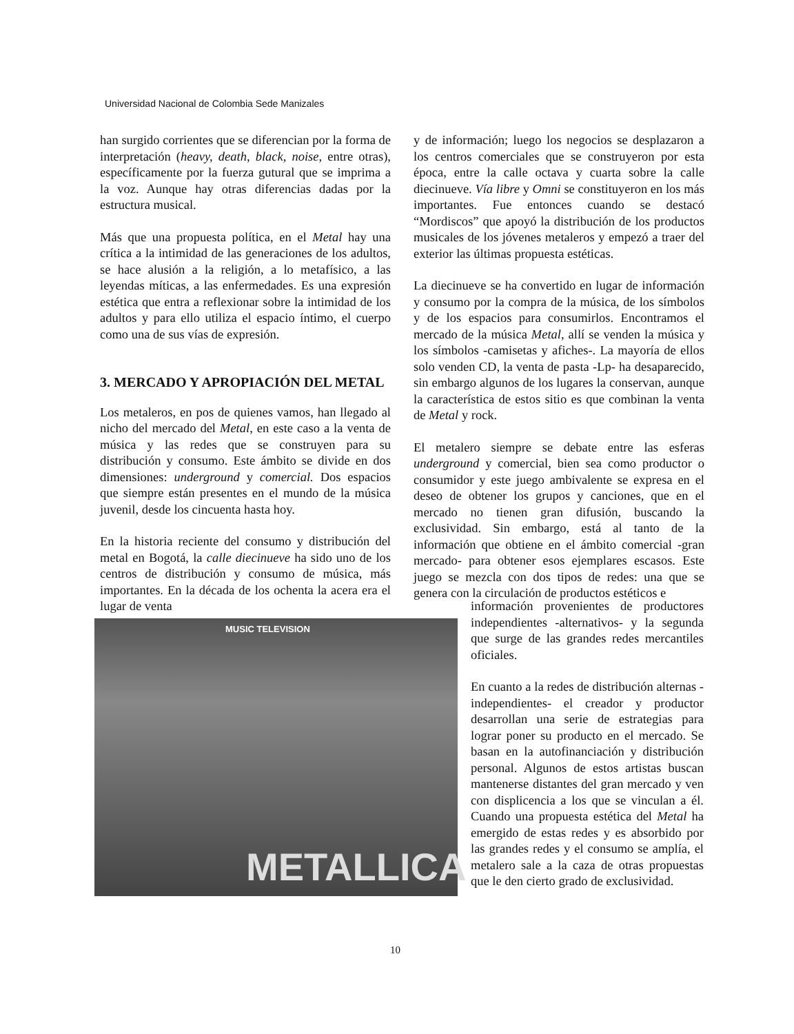Universidad Nacional de Colombia Sede Manizales
han surgido corrientes que se diferencian por la forma de interpretación (heavy, death, black, noise, entre otras), específicamente por la fuerza gutural que se imprima a la voz. Aunque hay otras diferencias dadas por la estructura musical.
Más que una propuesta política, en el Metal hay una crítica a la intimidad de las generaciones de los adultos, se hace alusión a la religión, a lo metafísico, a las leyendas míticas, a las enfermedades. Es una expresión estética que entra a reflexionar sobre la intimidad de los adultos y para ello utiliza el espacio íntimo, el cuerpo como una de sus vías de expresión.
3. MERCADO Y APROPIACIÓN DEL METAL
Los metaleros, en pos de quienes vamos, han llegado al nicho del mercado del Metal, en este caso a la venta de música y las redes que se construyen para su distribución y consumo. Este ámbito se divide en dos dimensiones: underground y comercial. Dos espacios que siempre están presentes en el mundo de la música juvenil, desde los cincuenta hasta hoy.
En la historia reciente del consumo y distribución del metal en Bogotá, la calle diecinueve ha sido uno de los centros de distribución y consumo de música, más importantes. En la década de los ochenta la acera era el lugar de venta
y de información; luego los negocios se desplazaron a los centros comerciales que se construyeron por esta época, entre la calle octava y cuarta sobre la calle diecinueve. Vía libre y Omni se constituyeron en los más importantes. Fue entonces cuando se destacó “Mordiscos” que apoyó la distribución de los productos musicales de los jóvenes metaleros y empezó a traer del exterior las últimas propuesta estéticas.
La diecinueve se ha convertido en lugar de información y consumo por la compra de la música, de los símbolos y de los espacios para consumirlos. Encontramos el mercado de la música Metal, allí se venden la música y los símbolos -camisetas y afiches-. La mayoría de ellos solo venden CD, la venta de pasta -Lp- ha desaparecido, sin embargo algunos de los lugares la conservan, aunque la característica de estos sitio es que combinan la venta de Metal y rock.
El metalero siempre se debate entre las esferas underground y comercial, bien sea como productor o consumidor y este juego ambivalente se expresa en el deseo de obtener los grupos y canciones, que en el mercado no tienen gran difusión, buscando la exclusividad. Sin embargo, está al tanto de la información que obtiene en el ámbito comercial -gran mercado- para obtener esos ejemplares escasos. Este juego se mezcla con dos tipos de redes: una que se genera con la circulación de productos estéticos e
MUSIC TELEVISION
METALLICA
información provenientes de productores independientes -alternativos- y la segunda que surge de las grandes redes mercantiles oficiales.
En cuanto a la redes de distribución alternas -independientes- el creador y productor desarrollan una serie de estrategias para lograr poner su producto en el mercado. Se basan en la autofinanciación y distribución personal. Algunos de estos artistas buscan mantenerse distantes del gran mercado y ven con displicencia a los que se vinculan a él. Cuando una propuesta estética del Metal ha emergido de estas redes y es absorbido por las grandes redes y el consumo se amplía, el metalero sale a la caza de otras propuestas que le den cierto grado de exclusividad.
10